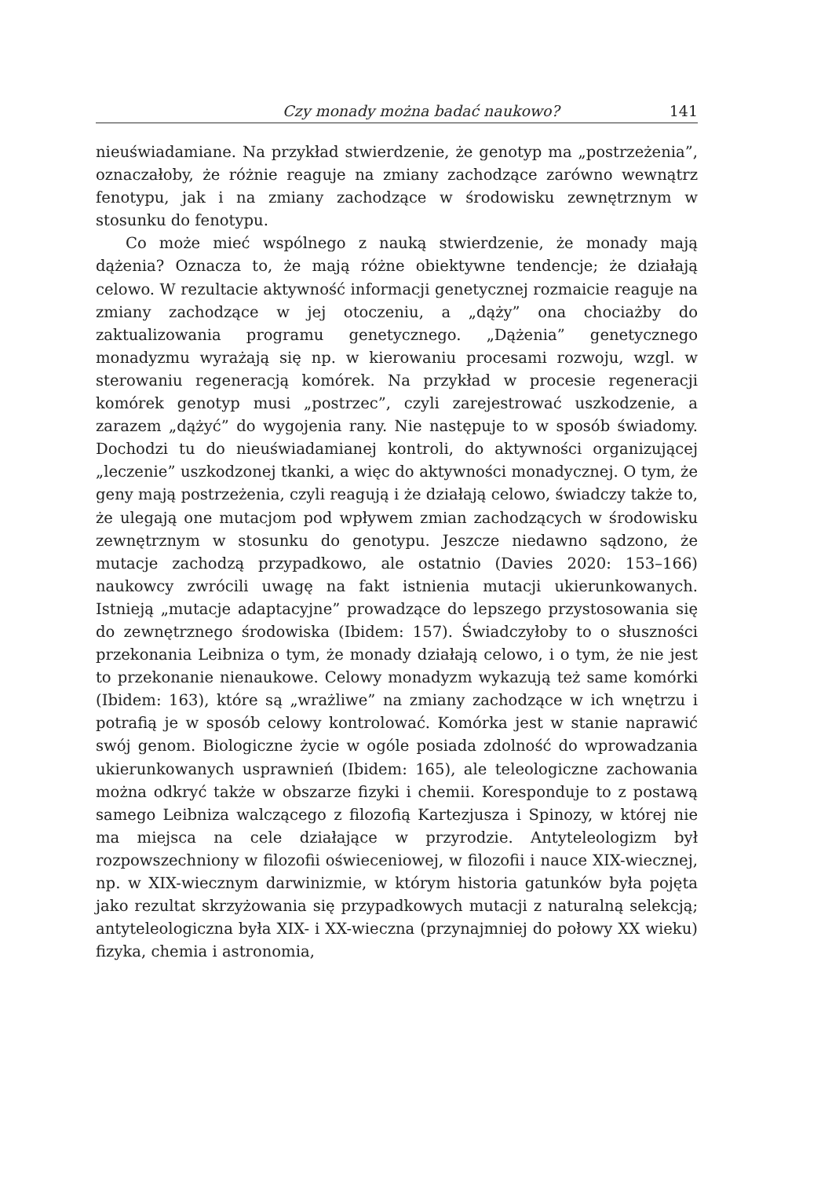Czy monady można badać naukowo? 141
nieuświadamiane. Na przykład stwierdzenie, że genotyp ma „postrzeżenia”, oznaczałoby, że różnie reaguje na zmiany zachodzące zarówno wewnątrz fenotypu, jak i na zmiany zachodzące w środowisku zewnętrznym w stosunku do fenotypu.
Co może mieć wspólnego z nauką stwierdzenie, że monady mają dążenia? Oznacza to, że mają różne obiektywne tendencje; że działają celowo. W rezultacie aktywność informacji genetycznej rozmaicie reaguje na zmiany zachodzące w jej otoczeniu, a „dąży” ona chociażby do zaktualizowania programu genetycznego. „Dążenia” genetycznego monadyzmu wyrażają się np. w kierowaniu procesami rozwoju, wzgl. w sterowaniu regeneracją komórek. Na przykład w procesie regeneracji komórek genotyp musi „postrzec”, czyli zarejestrować uszkodzenie, a zarazem „dążyć” do wygojenia rany. Nie następuje to w sposób świadomy. Dochodzi tu do nieuświadamianej kontroli, do aktywności organizującej „leczenie” uszkodzonej tkanki, a więc do aktywności monadycznej. O tym, że geny mają postrzeżenia, czyli reagują i że działają celowo, świadczy także to, że ulegają one mutacjom pod wpływem zmian zachodzących w środowisku zewnętrznym w stosunku do genotypu. Jeszcze niedawno sądzono, że mutacje zachodzą przypadkowo, ale ostatnio (Davies 2020: 153–166) naukowcy zwrócili uwagę na fakt istnienia mutacji ukierunkowanych. Istnieją „mutacje adaptacyjne” prowadzące do lepszego przystosowania się do zewnętrznego środowiska (Ibidem: 157). Świadczyłoby to o słuszności przekonania Leibniza o tym, że monady działają celowo, i o tym, że nie jest to przekonanie nienaukowe. Celowy monadyzm wykazują też same komórki (Ibidem: 163), które są „wrażliwe” na zmiany zachodzące w ich wnętrzu i potrafią je w sposób celowy kontrolować. Komórka jest w stanie naprawić swój genom. Biologiczne życie w ogóle posiada zdolność do wprowadzania ukierunkowanych usprawnień (Ibidem: 165), ale teleologiczne zachowania można odkryć także w obszarze fizyki i chemii. Koresponduje to z postawą samego Leibniza walczącego z filozofią Kartezjusza i Spinozy, w której nie ma miejsca na cele działające w przyrodzie. Antyteleologizm był rozpowszechniony w filozofii oświeceniowej, w filozofii i nauce XIX-wiecznej, np. w XIX-wiecznym darwinizmie, w którym historia gatunków była pojęta jako rezultat skrzyżowania się przypadkowych mutacji z naturalną selekcją; antyteleologiczna była XIX- i XX-wieczna (przynajmniej do połowy XX wieku) fizyka, chemia i astronomia,